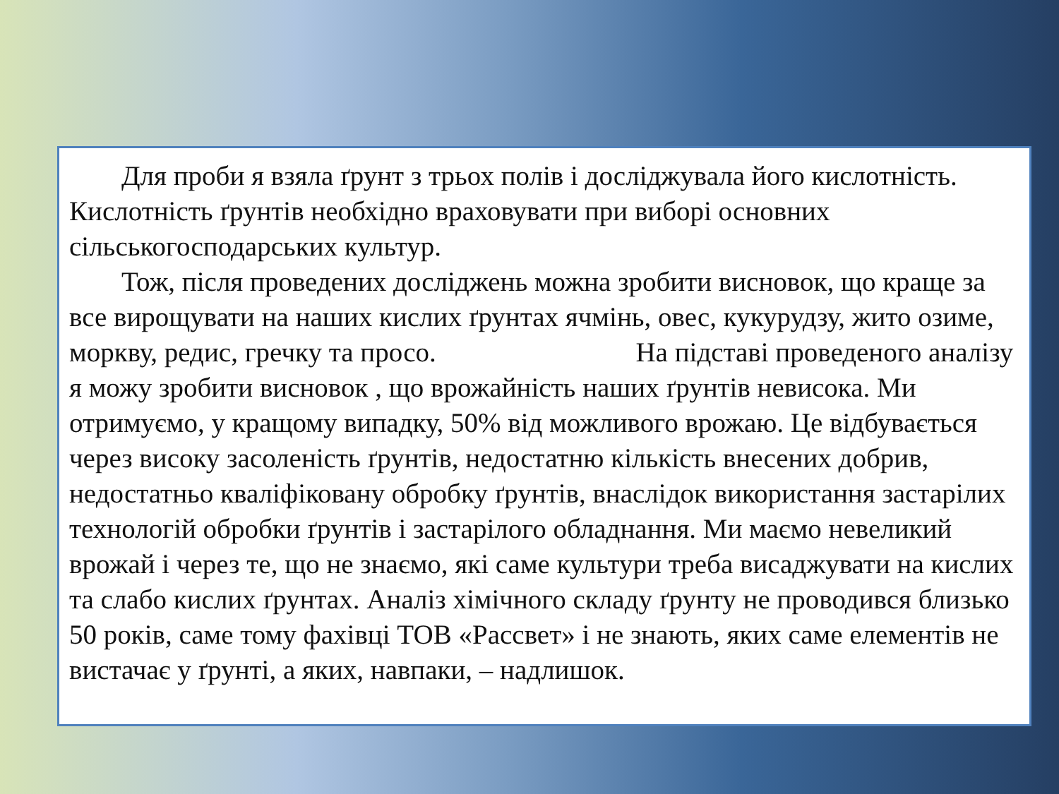Для проби я взяла ґрунт з трьох полів і досліджувала його кислотність. Кислотність ґрунтів необхідно враховувати при виборі основних сільськогосподарських культур.
Тож, після проведених досліджень можна зробити висновок, що краще за все вирощувати на наших кислих ґрунтах ячмінь, овес, кукурудзу, жито озиме, моркву, редис, гречку та просо. На підставі проведеного аналізу я можу зробити висновок , що врожайність наших ґрунтів невисока. Ми отримуємо, у кращому випадку, 50% від можливого врожаю. Це відбувається через високу засоленість ґрунтів, недостатню кількість внесених добрив, недостатньо кваліфіковану обробку ґрунтів, внаслідок використання застарілих технологій обробки ґрунтів і застарілого обладнання. Ми маємо невеликий врожай і через те, що не знаємо, які саме культури треба висаджувати на кислих та слабо кислих ґрунтах. Аналіз хімічного складу ґрунту не проводився близько 50 років, саме тому фахівці ТОВ «Рассвет» і не знають, яких саме елементів не вистачає у ґрунті, а яких, навпаки, – надлишок.